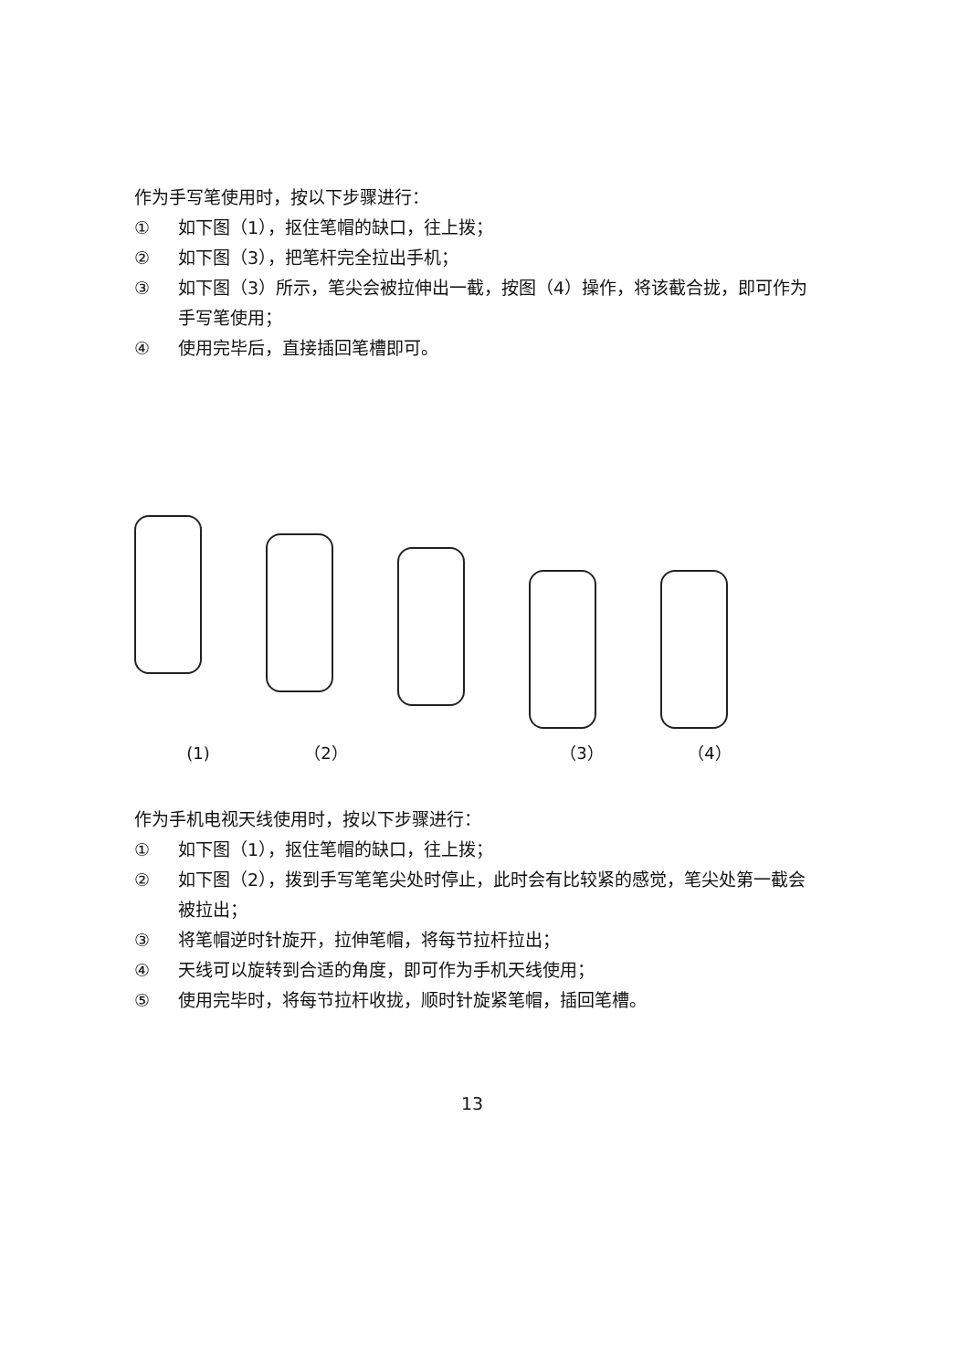作为手写笔使用时，按以下步骤进行：
① 如下图（1），抠住笔帽的缺口，往上拨；
② 如下图（3），把笔杆完全拉出手机；
③ 如下图（3）所示，笔尖会被拉伸出一截，按图（4）操作，将该截合拢，即可作为手写笔使用；
④ 使用完毕后，直接插回笔槽即可。
(1) （2） （3） （4）
作为手机电视天线使用时，按以下步骤进行：
① 如下图（1），抠住笔帽的缺口，往上拨；
② 如下图（2），拨到手写笔笔尖处时停止，此时会有比较紧的感觉，笔尖处第一截会被拉出；
③ 将笔帽逆时针旋开，拉伸笔帽，将每节拉杆拉出；
④ 天线可以旋转到合适的角度，即可作为手机天线使用；
⑤ 使用完毕时，将每节拉杆收拢，顺时针旋紧笔帽，插回笔槽。
13